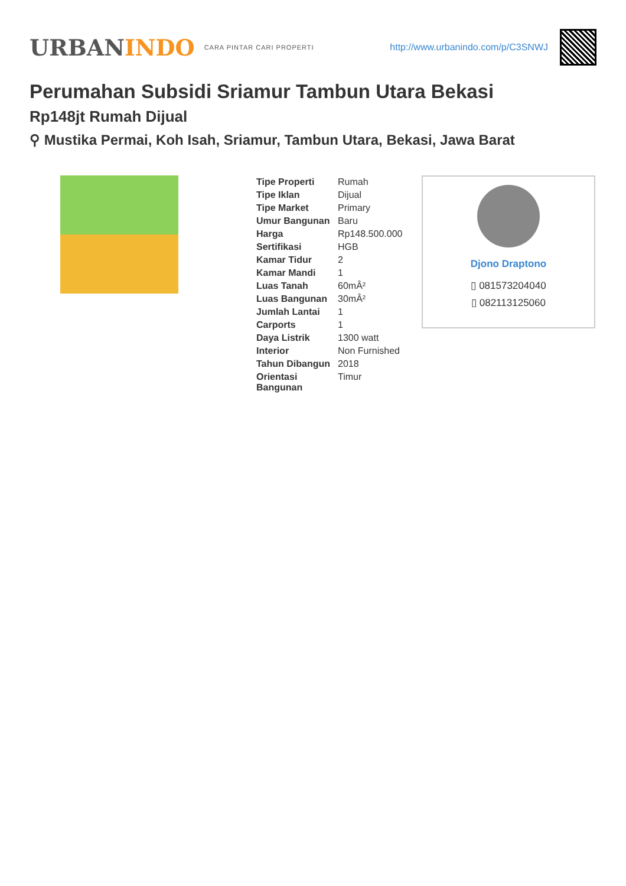URBANINDO
CARA PINTAR CARI PROPERTI
http://www.urbanindo.com/p/C3SNWJ
Perumahan Subsidi Sriamur Tambun Utara Bekasi
Rp148jt Rumah Dijual
⚲ Mustika Permai, Koh Isah, Sriamur, Tambun Utara, Bekasi, Jawa Barat
| Tipe Properti | Rumah |
| Tipe Iklan | Dijual |
| Tipe Market | Primary |
| Umur Bangunan | Baru |
| Harga | Rp148.500.000 |
| Sertifikasi | HGB |
| Kamar Tidur | 2 |
| Kamar Mandi | 1 |
| Luas Tanah | 60mÂ² |
| Luas Bangunan | 30mÂ² |
| Jumlah Lantai | 1 |
| Carports | 1 |
| Daya Listrik | 1300 watt |
| Interior | Non Furnished |
| Tahun Dibangun | 2018 |
| Orientasi Bangunan | Timur |
Djono Draptono
▯ 081573204040
▯ 082113125060